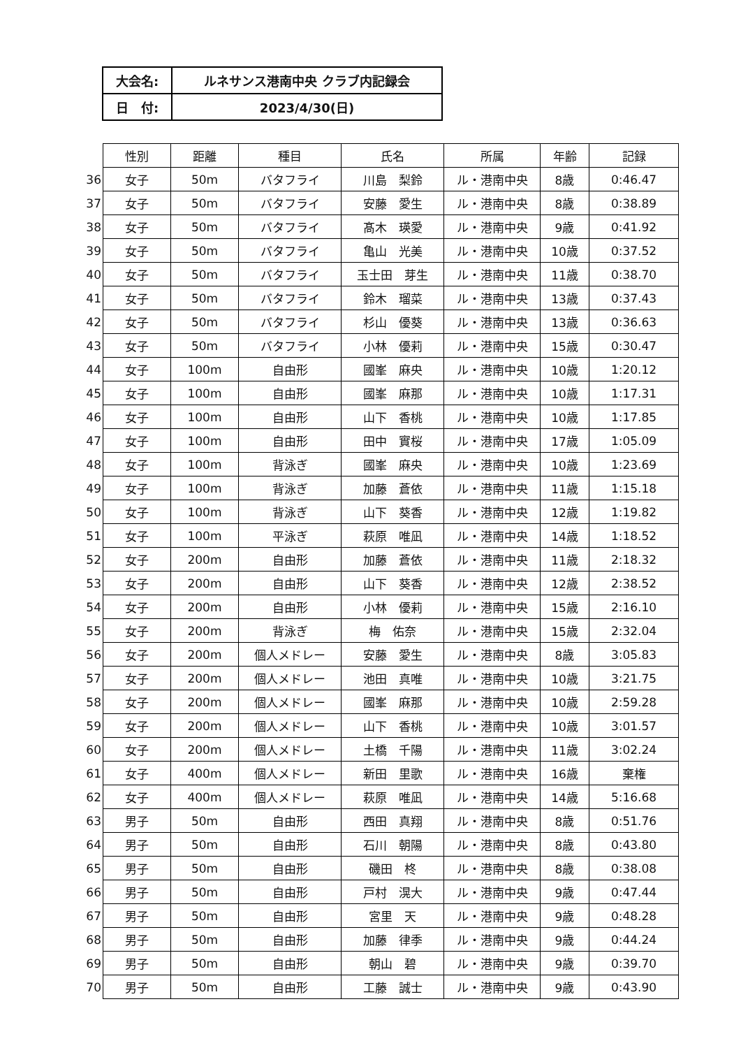| 大会名: | ルネサンス港南中央 クラブ内記録会 |
| 日 付: | 2023/4/30(日) |
| | 性別 | 距離 | 種目 | 氏名 | 所属 | 年齢 | 記録 |
| --- | --- | --- | --- | --- | --- | --- | --- |
| 36 | 女子 | 50m | バタフライ | 川島 梨鈴 | ル・港南中央 | 8歳 | 0:46.47 |
| 37 | 女子 | 50m | バタフライ | 安藤 愛生 | ル・港南中央 | 8歳 | 0:38.89 |
| 38 | 女子 | 50m | バタフライ | 髙木 瑛愛 | ル・港南中央 | 9歳 | 0:41.92 |
| 39 | 女子 | 50m | バタフライ | 亀山 光美 | ル・港南中央 | 10歳 | 0:37.52 |
| 40 | 女子 | 50m | バタフライ | 玉士田 芽生 | ル・港南中央 | 11歳 | 0:38.70 |
| 41 | 女子 | 50m | バタフライ | 鈴木 瑠菜 | ル・港南中央 | 13歳 | 0:37.43 |
| 42 | 女子 | 50m | バタフライ | 杉山 優葵 | ル・港南中央 | 13歳 | 0:36.63 |
| 43 | 女子 | 50m | バタフライ | 小林 優莉 | ル・港南中央 | 15歳 | 0:30.47 |
| 44 | 女子 | 100m | 自由形 | 國峯 麻央 | ル・港南中央 | 10歳 | 1:20.12 |
| 45 | 女子 | 100m | 自由形 | 國峯 麻那 | ル・港南中央 | 10歳 | 1:17.31 |
| 46 | 女子 | 100m | 自由形 | 山下 香桃 | ル・港南中央 | 10歳 | 1:17.85 |
| 47 | 女子 | 100m | 自由形 | 田中 實桜 | ル・港南中央 | 17歳 | 1:05.09 |
| 48 | 女子 | 100m | 背泳ぎ | 國峯 麻央 | ル・港南中央 | 10歳 | 1:23.69 |
| 49 | 女子 | 100m | 背泳ぎ | 加藤 蒼依 | ル・港南中央 | 11歳 | 1:15.18 |
| 50 | 女子 | 100m | 背泳ぎ | 山下 葵香 | ル・港南中央 | 12歳 | 1:19.82 |
| 51 | 女子 | 100m | 平泳ぎ | 萩原 唯凪 | ル・港南中央 | 14歳 | 1:18.52 |
| 52 | 女子 | 200m | 自由形 | 加藤 蒼依 | ル・港南中央 | 11歳 | 2:18.32 |
| 53 | 女子 | 200m | 自由形 | 山下 葵香 | ル・港南中央 | 12歳 | 2:38.52 |
| 54 | 女子 | 200m | 自由形 | 小林 優莉 | ル・港南中央 | 15歳 | 2:16.10 |
| 55 | 女子 | 200m | 背泳ぎ | 梅 佑奈 | ル・港南中央 | 15歳 | 2:32.04 |
| 56 | 女子 | 200m | 個人メドレー | 安藤 愛生 | ル・港南中央 | 8歳 | 3:05.83 |
| 57 | 女子 | 200m | 個人メドレー | 池田 真唯 | ル・港南中央 | 10歳 | 3:21.75 |
| 58 | 女子 | 200m | 個人メドレー | 國峯 麻那 | ル・港南中央 | 10歳 | 2:59.28 |
| 59 | 女子 | 200m | 個人メドレー | 山下 香桃 | ル・港南中央 | 10歳 | 3:01.57 |
| 60 | 女子 | 200m | 個人メドレー | 土橋 千陽 | ル・港南中央 | 11歳 | 3:02.24 |
| 61 | 女子 | 400m | 個人メドレー | 新田 里歌 | ル・港南中央 | 16歳 | 棄権 |
| 62 | 女子 | 400m | 個人メドレー | 萩原 唯凪 | ル・港南中央 | 14歳 | 5:16.68 |
| 63 | 男子 | 50m | 自由形 | 西田 真翔 | ル・港南中央 | 8歳 | 0:51.76 |
| 64 | 男子 | 50m | 自由形 | 石川 朝陽 | ル・港南中央 | 8歳 | 0:43.80 |
| 65 | 男子 | 50m | 自由形 | 磯田 柊 | ル・港南中央 | 8歳 | 0:38.08 |
| 66 | 男子 | 50m | 自由形 | 戸村 滉大 | ル・港南中央 | 9歳 | 0:47.44 |
| 67 | 男子 | 50m | 自由形 | 宮里 天 | ル・港南中央 | 9歳 | 0:48.28 |
| 68 | 男子 | 50m | 自由形 | 加藤 律季 | ル・港南中央 | 9歳 | 0:44.24 |
| 69 | 男子 | 50m | 自由形 | 朝山 碧 | ル・港南中央 | 9歳 | 0:39.70 |
| 70 | 男子 | 50m | 自由形 | 工藤 誠士 | ル・港南中央 | 9歳 | 0:43.90 |